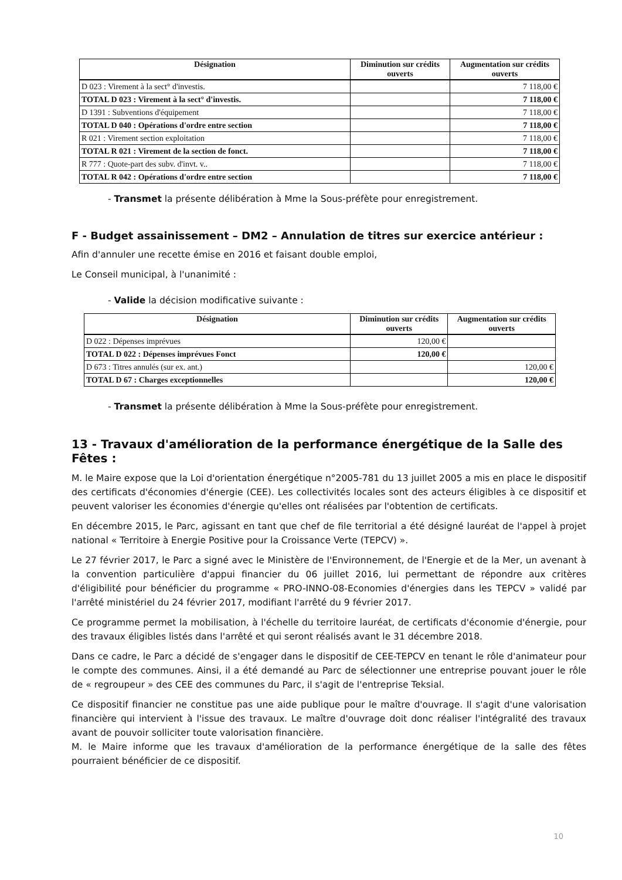| Désignation | Diminution sur crédits ouverts | Augmentation sur crédits ouverts |
| --- | --- | --- |
| D 023 : Virement à la sect° d'investis. | | 7 118,00 € |
| TOTAL D 023 : Virement à la sect° d'investis. | | 7 118,00 € |
| D 1391 : Subventions d'équipement | | 7 118,00 € |
| TOTAL D 040 : Opérations d'ordre entre section | | 7 118,00 € |
| R 021 : Virement section exploitation | | 7 118,00 € |
| TOTAL R 021 : Virement de la section de fonct. | | 7 118,00 € |
| R 777 : Quote-part des subv. d'invt. v.. | | 7 118,00 € |
| TOTAL R 042 : Opérations d'ordre entre section | | 7 118,00 € |
- Transmet la présente délibération à Mme la Sous-préfète pour enregistrement.
F - Budget assainissement – DM2 – Annulation de titres sur exercice antérieur :
Afin d'annuler une recette émise en 2016 et faisant double emploi,
Le Conseil municipal, à l'unanimité :
- Valide la décision modificative suivante :
| Désignation | Diminution sur crédits ouverts | Augmentation sur crédits ouverts |
| --- | --- | --- |
| D 022 : Dépenses imprévues | 120,00 € | |
| TOTAL D 022 : Dépenses imprévues Fonct | 120,00 € | |
| D 673 : Titres annulés (sur ex. ant.) | | 120,00 € |
| TOTAL D 67 : Charges exceptionnelles | | 120,00 € |
- Transmet la présente délibération à Mme la Sous-préfète pour enregistrement.
13 - Travaux d'amélioration de la performance énergétique de la Salle des Fêtes :
M. le Maire expose que la Loi d'orientation énergétique n°2005-781 du 13 juillet 2005 a mis en place le dispositif des certificats d'économies d'énergie (CEE). Les collectivités locales sont des acteurs éligibles à ce dispositif et peuvent valoriser les économies d'énergie qu'elles ont réalisées par l'obtention de certificats.
En décembre 2015, le Parc, agissant en tant que chef de file territorial a été désigné lauréat de l'appel à projet national « Territoire à Energie Positive pour la Croissance Verte (TEPCV) ».
Le 27 février 2017, le Parc a signé avec le Ministère de l'Environnement, de l'Energie et de la Mer, un avenant à la convention particulière d'appui financier du 06 juillet 2016, lui permettant de répondre aux critères d'éligibilité pour bénéficier du programme « PRO-INNO-08-Economies d'énergies dans les TEPCV » validé par l'arrêté ministériel du 24 février 2017, modifiant l'arrêté du 9 février 2017.
Ce programme permet la mobilisation, à l'échelle du territoire lauréat, de certificats d'économie d'énergie, pour des travaux éligibles listés dans l'arrêté et qui seront réalisés avant le 31 décembre 2018.
Dans ce cadre, le Parc a décidé de s'engager dans le dispositif de CEE-TEPCV en tenant le rôle d'animateur pour le compte des communes. Ainsi, il a été demandé au Parc de sélectionner une entreprise pouvant jouer le rôle de « regroupeur » des CEE des communes du Parc, il s'agit de l'entreprise Teksial.
Ce dispositif financier ne constitue pas une aide publique pour le maître d'ouvrage. Il s'agit d'une valorisation financière qui intervient à l'issue des travaux. Le maître d'ouvrage doit donc réaliser l'intégralité des travaux avant de pouvoir solliciter toute valorisation financière.
M. le Maire informe que les travaux d'amélioration de la performance énergétique de la salle des fêtes pourraient bénéficier de ce dispositif.
10